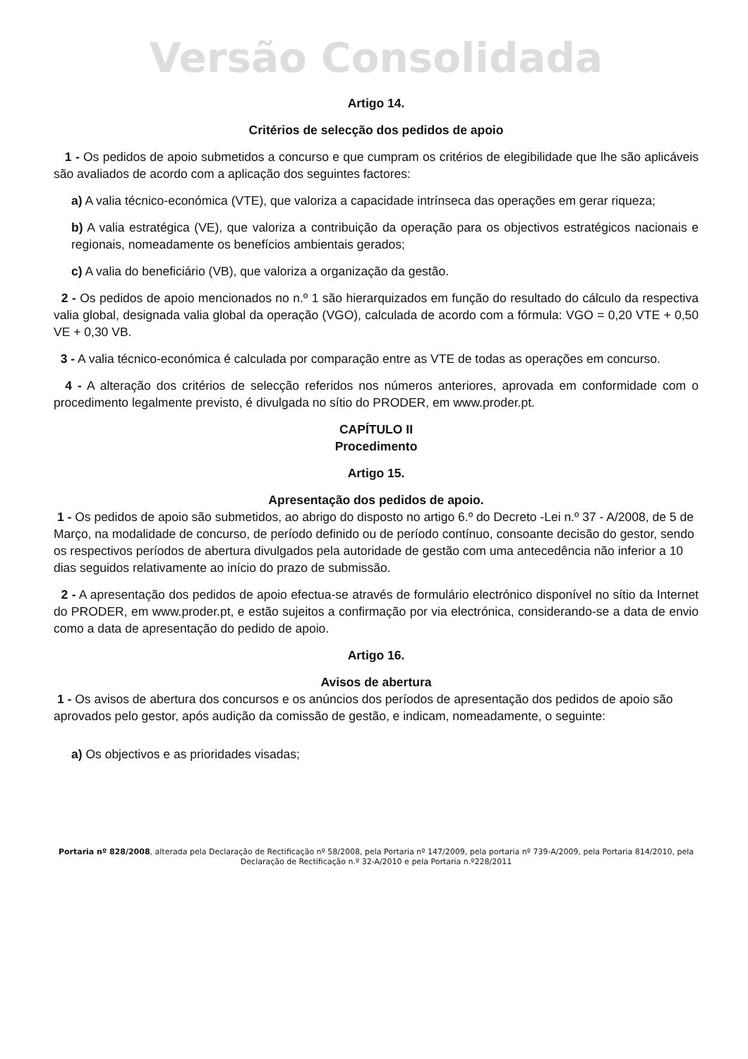Versão Consolidada
Artigo 14.
Critérios de selecção dos pedidos de apoio
1 - Os pedidos de apoio submetidos a concurso e que cumpram os critérios de elegibilidade que lhe são aplicáveis são avaliados de acordo com a aplicação dos seguintes factores:
a) A valia técnico-económica (VTE), que valoriza a capacidade intrínseca das operações em gerar riqueza;
b) A valia estratégica (VE), que valoriza a contribuição da operação para os objectivos estratégicos nacionais e regionais, nomeadamente os benefícios ambientais gerados;
c) A valia do beneficiário (VB), que valoriza a organização da gestão.
2 - Os pedidos de apoio mencionados no n.º 1 são hierarquizados em função do resultado do cálculo da respectiva valia global, designada valia global da operação (VGO), calculada de acordo com a fórmula: VGO = 0,20 VTE + 0,50 VE + 0,30 VB.
3 - A valia técnico-económica é calculada por comparação entre as VTE de todas as operações em concurso.
4 - A alteração dos critérios de selecção referidos nos números anteriores, aprovada em conformidade com o procedimento legalmente previsto, é divulgada no sítio do PRODER, em www.proder.pt.
CAPÍTULO II
Procedimento
Artigo 15.
Apresentação dos pedidos de apoio.
1 - Os pedidos de apoio são submetidos, ao abrigo do disposto no artigo 6.º do Decreto -Lei n.º 37 - A/2008, de 5 de Março, na modalidade de concurso, de período definido ou de período contínuo, consoante decisão do gestor, sendo os respectivos períodos de abertura divulgados pela autoridade de gestão com uma antecedência não inferior a 10 dias seguidos relativamente ao início do prazo de submissão.
2 - A apresentação dos pedidos de apoio efectua-se através de formulário electrónico disponível no sítio da Internet do PRODER, em www.proder.pt, e estão sujeitos a confirmação por via electrónica, considerando-se a data de envio como a data de apresentação do pedido de apoio.
Artigo 16.
Avisos de abertura
1 - Os avisos de abertura dos concursos e os anúncios dos períodos de apresentação dos pedidos de apoio são aprovados pelo gestor, após audição da comissão de gestão, e indicam, nomeadamente, o seguinte:
a) Os objectivos e as prioridades visadas;
Portaria nº 828/2008, alterada pela Declaração de Rectificação nº 58/2008, pela Portaria nº 147/2009, pela portaria nº 739-A/2009, pela Portaria 814/2010, pela Declaração de Rectificação n.º 32-A/2010 e pela Portaria n.º228/2011